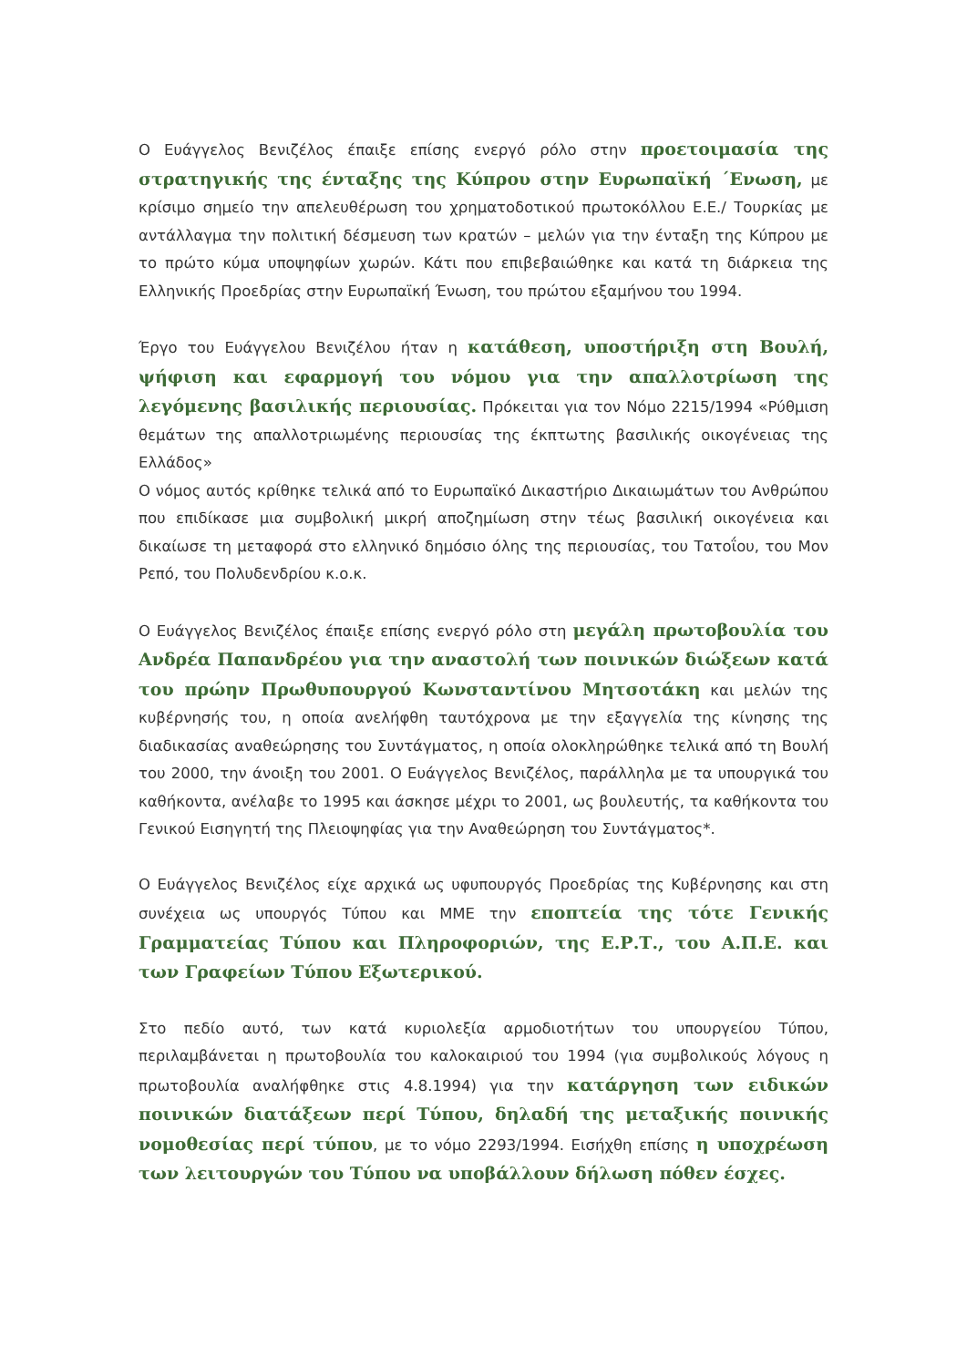Ο Ευάγγελος Βενιζέλος έπαιξε επίσης ενεργό ρόλο στην προετοιμασία της στρατηγικής της ένταξης της Κύπρου στην Ευρωπαϊκή ΄Ενωση, με κρίσιμο σημείο την απελευθέρωση του χρηματοδοτικού πρωτοκόλλου Ε.Ε./ Τουρκίας με αντάλλαγμα την πολιτική δέσμευση των κρατών – μελών για την ένταξη της Κύπρου με το πρώτο κύμα υποψηφίων χωρών. Κάτι που επιβεβαιώθηκε και κατά τη διάρκεια της Ελληνικής Προεδρίας στην Ευρωπαϊκή Ένωση, του πρώτου εξαμήνου του 1994.
Έργο του Ευάγγελου Βενιζέλου ήταν η κατάθεση, υποστήριξη στη Βουλή, ψήφιση και εφαρμογή του νόμου για την απαλλοτρίωση της λεγόμενης βασιλικής περιουσίας. Πρόκειται για τον Νόμο 2215/1994 «Ρύθμιση θεμάτων της απαλλοτριωμένης περιουσίας της έκπτωτης βασιλικής οικογένειας της Ελλάδος»
Ο νόμος αυτός κρίθηκε τελικά από το Ευρωπαϊκό Δικαστήριο Δικαιωμάτων του Ανθρώπου που επιδίκασε μια συμβολική μικρή αποζημίωση στην τέως βασιλική οικογένεια και δικαίωσε τη μεταφορά στο ελληνικό δημόσιο όλης της περιουσίας, του Τατοΐου, του Μον Ρεπό, του Πολυδενδρίου κ.ο.κ.
Ο Ευάγγελος Βενιζέλος έπαιξε επίσης ενεργό ρόλο στη μεγάλη πρωτοβουλία του Ανδρέα Παπανδρέου για την αναστολή των ποινικών διώξεων κατά του πρώην Πρωθυπουργού Κωνσταντίνου Μητσοτάκη και μελών της κυβέρνησής του, η οποία ανελήφθη ταυτόχρονα με την εξαγγελία της κίνησης της διαδικασίας αναθεώρησης του Συντάγματος, η οποία ολοκληρώθηκε τελικά από τη Βουλή του 2000, την άνοιξη του 2001. Ο Ευάγγελος Βενιζέλος, παράλληλα με τα υπουργικά του καθήκοντα, ανέλαβε το 1995 και άσκησε μέχρι το 2001, ως βουλευτής, τα καθήκοντα του Γενικού Εισηγητή της Πλειοψηφίας για την Αναθεώρηση του Συντάγματος*.
Ο Ευάγγελος Βενιζέλος είχε αρχικά ως υφυπουργός Προεδρίας της Κυβέρνησης και στη συνέχεια ως υπουργός Τύπου και ΜΜΕ την εποπτεία της τότε Γενικής Γραμματείας Τύπου και Πληροφοριών, της Ε.Ρ.Τ., του Α.Π.Ε. και των Γραφείων Τύπου Εξωτερικού.
Στο πεδίο αυτό, των κατά κυριολεξία αρμοδιοτήτων του υπουργείου Τύπου, περιλαμβάνεται η πρωτοβουλία του καλοκαιριού του 1994 (για συμβολικούς λόγους η πρωτοβουλία αναλήφθηκε στις 4.8.1994) για την κατάργηση των ειδικών ποινικών διατάξεων περί Τύπου, δηλαδή της μεταξικής ποινικής νομοθεσίας περί τύπου, με το νόμο 2293/1994. Εισήχθη επίσης η υποχρέωση των λειτουργών του Τύπου να υποβάλλουν δήλωση πόθεν έσχες.